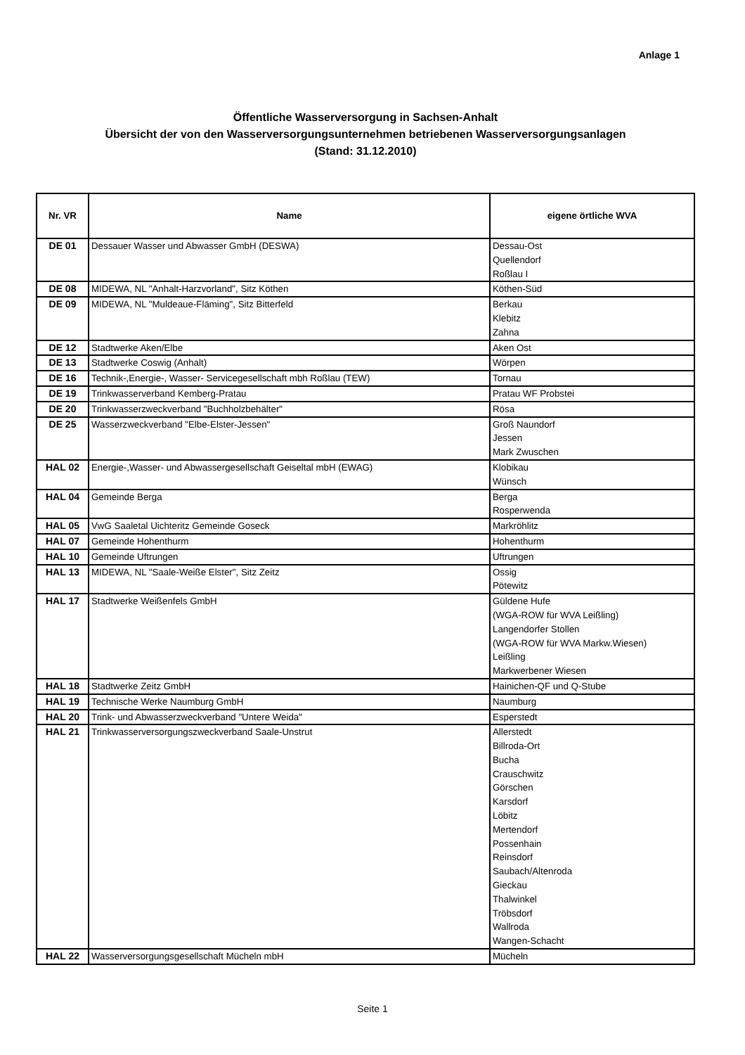Anlage 1
Öffentliche Wasserversorgung in Sachsen-Anhalt
Übersicht der von den Wasserversorgungsunternehmen betriebenen Wasserversorgungsanlagen
(Stand: 31.12.2010)
| Nr. VR | Name | eigene örtliche WVA |
| --- | --- | --- |
| DE 01 | Dessauer Wasser und Abwasser GmbH (DESWA) | Dessau-Ost Quellendorf Roßlau I |
| DE 08 | MIDEWA, NL "Anhalt-Harzvorland", Sitz Köthen | Köthen-Süd |
| DE 09 | MIDEWA, NL "Muldeaue-Fläming", Sitz Bitterfeld | Berkau Klebitz Zahna |
| DE 12 | Stadtwerke Aken/Elbe | Aken Ost |
| DE 13 | Stadtwerke Coswig (Anhalt) | Wörpen |
| DE 16 | Technik-,Energie-, Wasser- Servicegesellschaft mbh Roßlau (TEW) | Tornau |
| DE 19 | Trinkwasserverband Kemberg-Pratau | Pratau WF Probstei |
| DE 20 | Trinkwasserzweckverband "Buchholzbehälter" | Rösa |
| DE 25 | Wasserzweckverband "Elbe-Elster-Jessen" | Groß Naundorf Jessen Mark Zwuschen |
| HAL 02 | Energie-,Wasser- und Abwassergesellschaft Geiseltal mbH (EWAG) | Klobikau Wünsch |
| HAL 04 | Gemeinde Berga | Berga Rosperwenda |
| HAL 05 | VwG Saaletal Uichteritz Gemeinde Goseck | Markröhlitz |
| HAL 07 | Gemeinde Hohenthurm | Hohenthurm |
| HAL 10 | Gemeinde Uftrungen | Uftrungen |
| HAL 13 | MIDEWA, NL "Saale-Weiße Elster", Sitz Zeitz | Ossig Pötewitz |
| HAL 17 | Stadtwerke Weißenfels GmbH | Güldene Hufe (WGA-ROW für WVA Leißling) Langendorfer Stollen (WGA-ROW für WVA Markw.Wiesen) Leißling Markwerbener Wiesen |
| HAL 18 | Stadtwerke Zeitz GmbH | Hainichen-QF und Q-Stube |
| HAL 19 | Technische Werke Naumburg GmbH | Naumburg |
| HAL 20 | Trink- und Abwasserzweckverband "Untere Weida" | Esperstedt |
| HAL 21 | Trinkwasserversorgungszweckverband Saale-Unstrut | Allerstedt Billroda-Ort Bucha Crauschwitz Görschen Karsdorf Löbitz Mertendorf Possenhain Reinsdorf Saubach/Altenroda Gieckau Thalwinkel Tröbsdorf Wallroda Wangen-Schacht |
| HAL 22 | Wasserversorgungsgesellschaft Mücheln mbH | Mücheln |
Seite 1